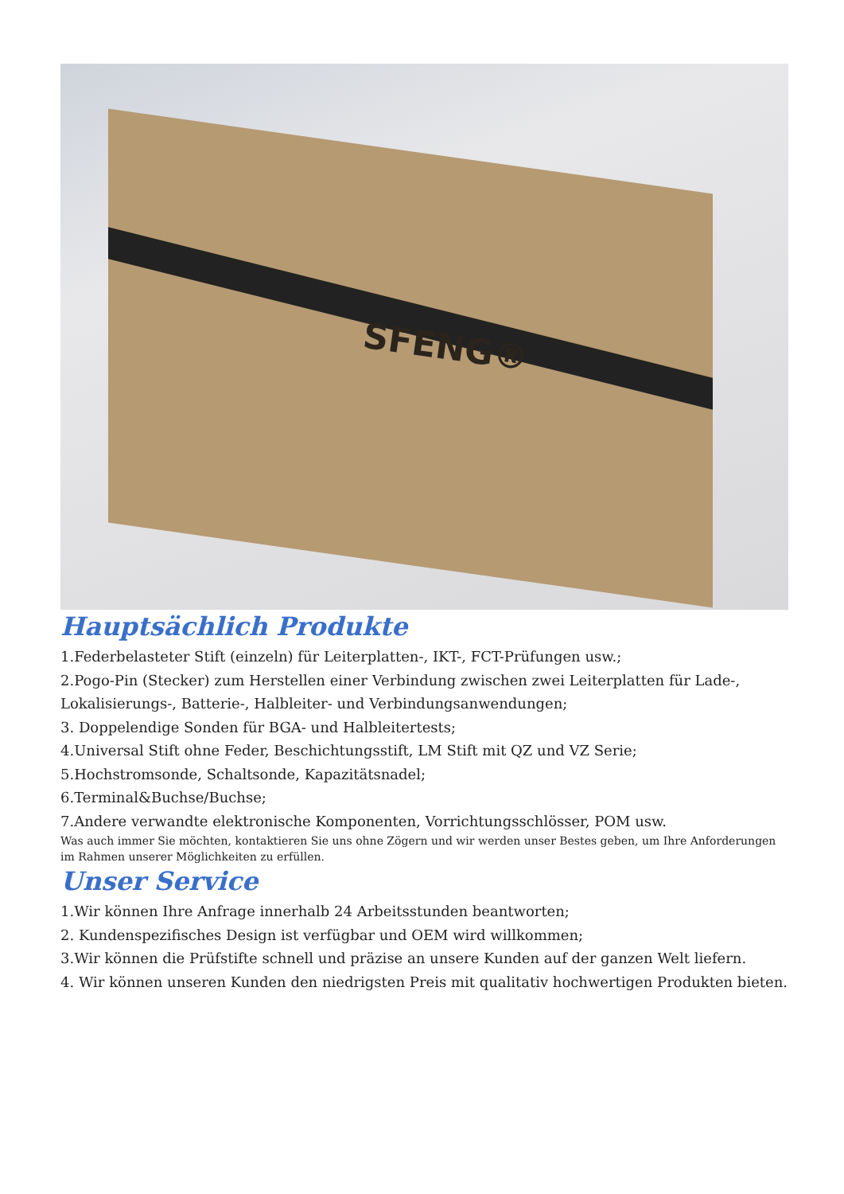SFENG®
Hauptsächlich Produkte
1.Federbelasteter Stift (einzeln) für Leiterplatten-, IKT-, FCT-Prüfungen usw.;
2.Pogo-Pin (Stecker) zum Herstellen einer Verbindung zwischen zwei Leiterplatten für Lade-, Lokalisierungs-, Batterie-, Halbleiter- und Verbindungsanwendungen;
3. Doppelendige Sonden für BGA- und Halbleitertests;
4.Universal Stift ohne Feder, Beschichtungsstift, LM Stift mit QZ und VZ Serie;
5.Hochstromsonde, Schaltsonde, Kapazitätsnadel;
6.Terminal&Buchse/Buchse;
7.Andere verwandte elektronische Komponenten, Vorrichtungsschlösser, POM usw.
Was auch immer Sie möchten, kontaktieren Sie uns ohne Zögern und wir werden unser Bestes geben, um Ihre Anforderungen im Rahmen unserer Möglichkeiten zu erfüllen.
Unser Service
1.Wir können Ihre Anfrage innerhalb 24 Arbeitsstunden beantworten;
2. Kundenspezifisches Design ist verfügbar und OEM wird willkommen;
3.Wir können die Prüfstifte schnell und präzise an unsere Kunden auf der ganzen Welt liefern.
4. Wir können unseren Kunden den niedrigsten Preis mit qualitativ hochwertigen Produkten bieten.